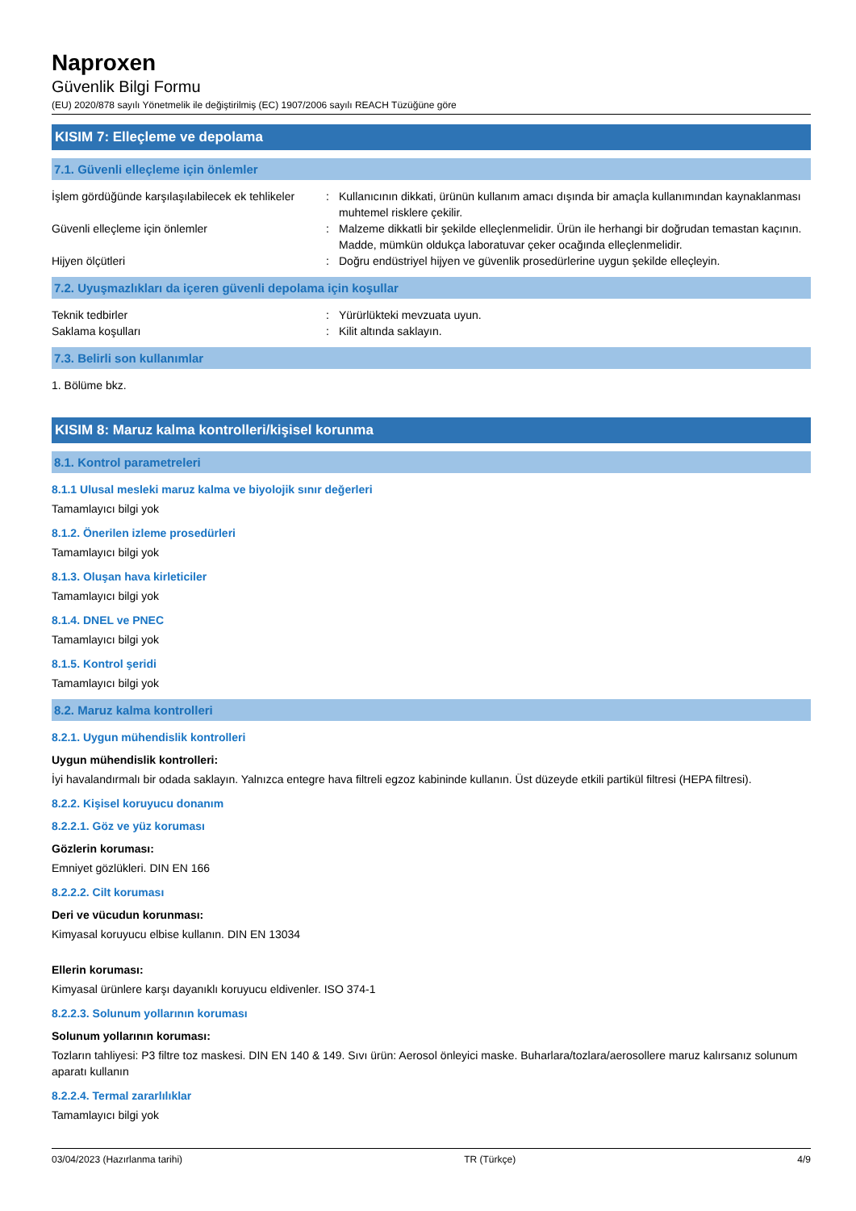Naproxen
Güvenlik Bilgi Formu
(EU) 2020/878 sayılı Yönetmelik ile değiştirilmiş (EC) 1907/2006 sayılı REACH Tüzüğüne göre
KISIM 7: Elleçleme ve depolama
7.1. Güvenli elleçleme için önlemler
İşlem gördüğünde karşılaşılabilecek ek tehlikeler
: Kullanıcının dikkati, ürünün kullanım amacı dışında bir amaçla kullanımından kaynaklanması muhtemel risklere çekilir.
Güvenli elleçleme için önlemler : Malzeme dikkatli bir şekilde elleçlenmelidir. Ürün ile herhangi bir doğrudan temastan kaçının. Madde, mümkün oldukça laboratuvar çeker ocağında elleçlenmelidir.
Hijyen ölçütleri : Doğru endüstriyel hijyen ve güvenlik prosedürlerine uygun şekilde elleçleyin.
7.2. Uyuşmazlıkları da içeren güvenli depolama için koşullar
Teknik tedbirler : Yürürlükteki mevzuata uyun.
Saklama koşulları : Kilit altında saklayın.
7.3. Belirli son kullanımlar
1. Bölüme bkz.
KISIM 8: Maruz kalma kontrolleri/kişisel korunma
8.1. Kontrol parametreleri
8.1.1 Ulusal mesleki maruz kalma ve biyolojik sınır değerleri
Tamamlayıcı bilgi yok
8.1.2. Önerilen izleme prosedürleri
Tamamlayıcı bilgi yok
8.1.3. Oluşan hava kirleticiler
Tamamlayıcı bilgi yok
8.1.4. DNEL ve PNEC
Tamamlayıcı bilgi yok
8.1.5. Kontrol şeridi
Tamamlayıcı bilgi yok
8.2. Maruz kalma kontrolleri
8.2.1. Uygun mühendislik kontrolleri
Uygun mühendislik kontrolleri:
İyi havalandırmalı bir odada saklayın. Yalnızca entegre hava filtreli egzoz kabininde kullanın. Üst düzeyde etkili partikül filtresi (HEPA filtresi).
8.2.2. Kişisel koruyucu donanım
8.2.2.1. Göz ve yüz koruması
Gözlerin koruması:
Emniyet gözlükleri. DIN EN 166
8.2.2.2. Cilt koruması
Deri ve vücudun korunması:
Kimyasal koruyucu elbise kullanın. DIN EN 13034
Ellerin koruması:
Kimyasal ürünlere karşı dayanıklı koruyucu eldivenler. ISO 374-1
8.2.2.3. Solunum yollarının koruması
Solunum yollarının koruması:
Tozların tahliyesi: P3 filtre toz maskesi. DIN EN 140 & 149. Sıvı ürün: Aerosol önleyici maske. Buharlara/tozlara/aerosollere maruz kalırsanız solunum aparatı kullanın
8.2.2.4. Termal zararlılıklar
Tamamlayıcı bilgi yok
03/04/2023 (Hazırlanma tarihi) TR (Türkçe) 4/9